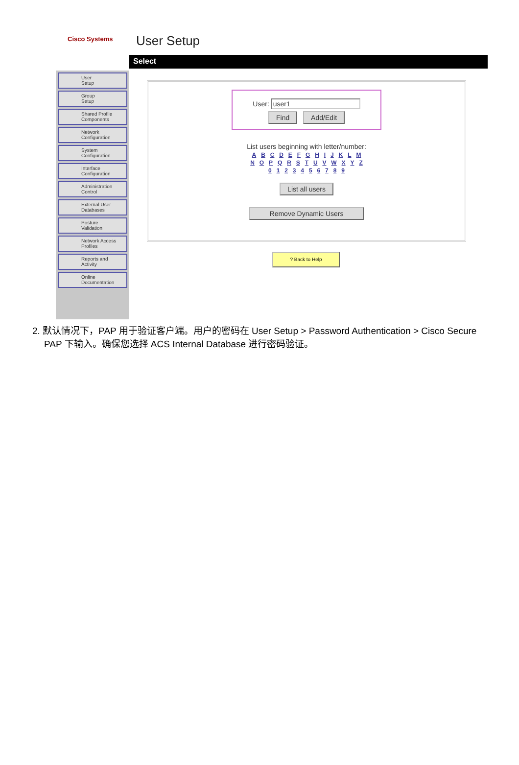Cisco Systems User Setup
Select
User
Setup
Group
Setup
Shared Profile
Components
Network
Configuration
System
Configuration
Interface
Configuration
Administration
Control
External User
Databases
Posture
Validation
Network Access
Profiles
Reports and
Activity
Online
Documentation
User: user1
Find Add/Edit
List users beginning with letter/number:
A B C D E F G H I J K L M
N O P Q R S T U V W X Y Z
0 1 2 3 4 5 6 7 8 9
List all users
Remove Dynamic Users
? Back to Help
2. 默认情况下，PAP 用于验证客户端。用户的密码在 User Setup > Password Authentication > Cisco Secure PAP 下输入。确保您选择 ACS Internal Database 进行密码验证。